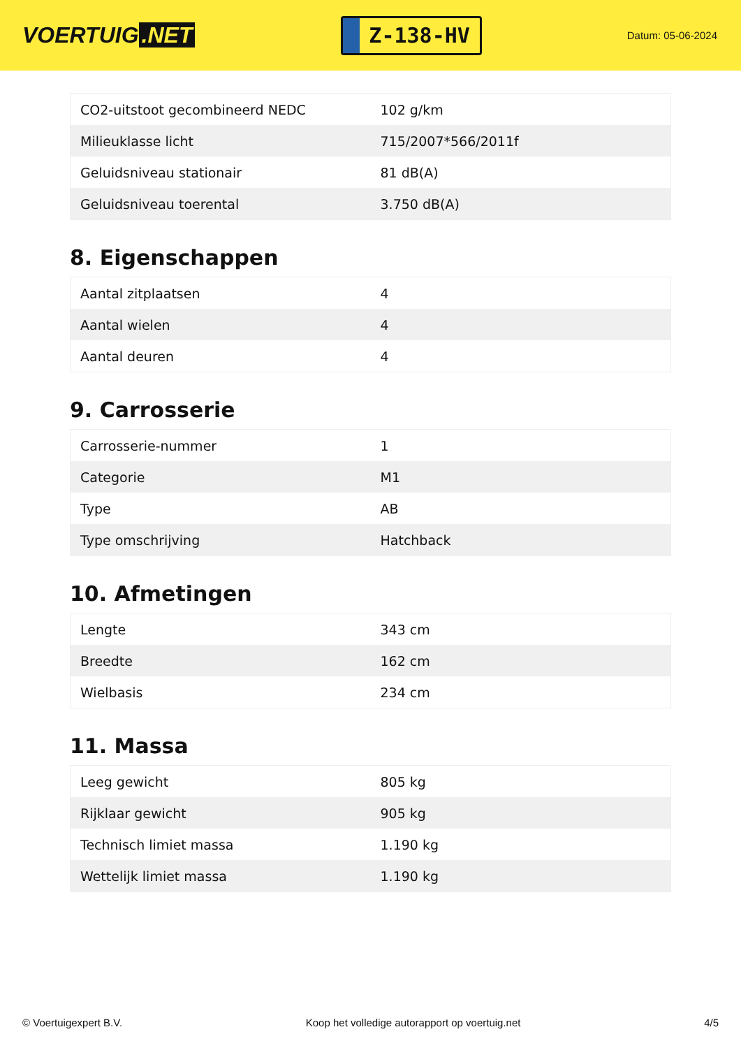VOERTUIG.NET
Z-138-HV
Datum: 05-06-2024
| CO2-uitstoot gecombineerd NEDC | 102 g/km |
| Milieuklasse licht | 715/2007*566/2011f |
| Geluidsniveau stationair | 81 dB(A) |
| Geluidsniveau toerental | 3.750 dB(A) |
8. Eigenschappen
| Aantal zitplaatsen | 4 |
| Aantal wielen | 4 |
| Aantal deuren | 4 |
9. Carrosserie
| Carrosserie-nummer | 1 |
| Categorie | M1 |
| Type | AB |
| Type omschrijving | Hatchback |
10. Afmetingen
| Lengte | 343 cm |
| Breedte | 162 cm |
| Wielbasis | 234 cm |
11. Massa
| Leeg gewicht | 805 kg |
| Rijklaar gewicht | 905 kg |
| Technisch limiet massa | 1.190 kg |
| Wettelijk limiet massa | 1.190 kg |
© Voertuigexpert B.V. Koop het volledige autorapport op voertuig.net 4/5